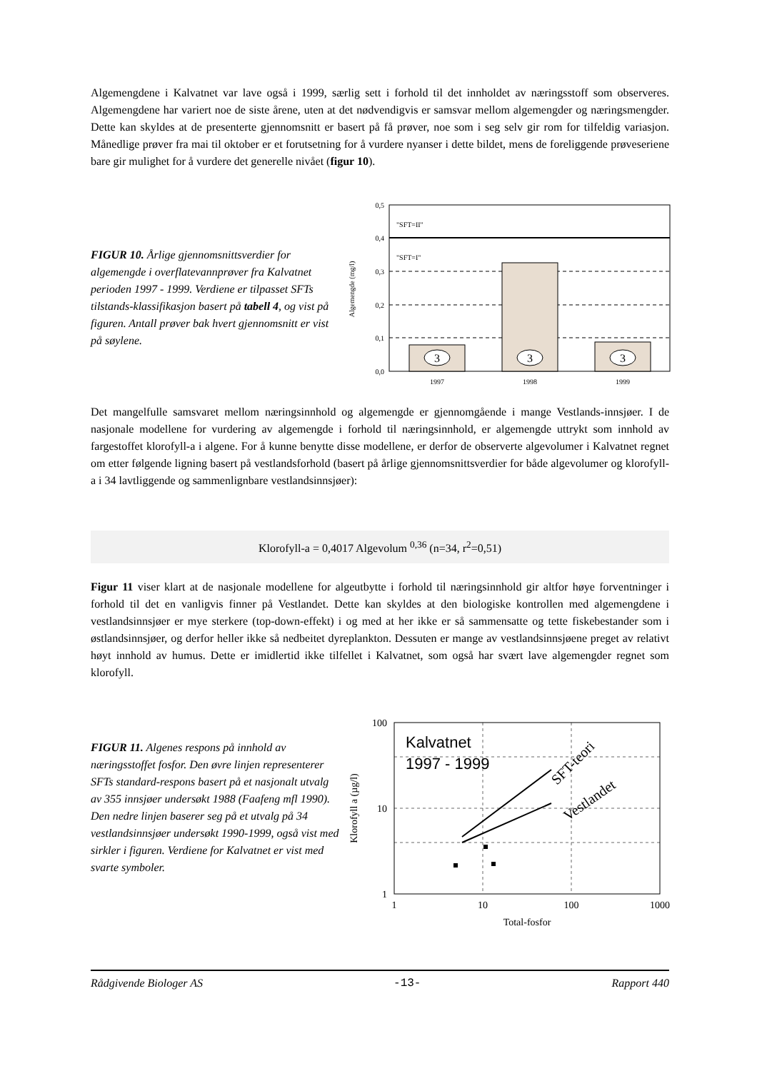Algemengdene i Kalvatnet var lave også i 1999, særlig sett i forhold til det innholdet av næringsstoff som observeres. Algemengdene har variert noe de siste årene, uten at det nødvendigvis er samsvar mellom algemengder og næringsmengder. Dette kan skyldes at de presenterte gjennomsnitt er basert på få prøver, noe som i seg selv gir rom for tilfeldig variasjon. Månedlige prøver fra mai til oktober er et forutsetning for å vurdere nyanser i dette bildet, mens de foreliggende prøveseriene bare gir mulighet for å vurdere det generelle nivået (figur 10).
FIGUR 10. Årlige gjennomsnittsverdier for algemengde i overflatevannprøver fra Kalvatnet perioden 1997 - 1999. Verdiene er tilpasset SFTs tilstands-klassifikasjon basert på tabell 4, og vist på figuren. Antall prøver bak hvert gjennomsnitt er vist på søylene.
3
3
3
"SFT=II"
"SFT=I"
0,5
0,4
0,3
0,2
0,1
0,0
1997
1998
1999
Algemengde (mg/l)
Det mangelfulle samsvaret mellom næringsinnhold og algemengde er gjennomgående i mange Vestlands-innsjøer. I de nasjonale modellene for vurdering av algemengde i forhold til næringsinnhold, er algemengde uttrykt som innhold av fargestoffet klorofyll-a i algene. For å kunne benytte disse modellene, er derfor de observerte algevolumer i Kalvatnet regnet om etter følgende ligning basert på vestlandsforhold (basert på årlige gjennomsnittsverdier for både algevolumer og klorofyll-a i 34 lavtliggende og sammenlignbare vestlandsinnsjøer):
Klorofyll-a = 0,4017 Algevolum <sup>0,36</sup> (n=34, r<sup>2</sup>=0,51)
Figur 11 viser klart at de nasjonale modellene for algeutbytte i forhold til næringsinnhold gir altfor høye forventninger i forhold til det en vanligvis finner på Vestlandet. Dette kan skyldes at den biologiske kontrollen med algemengdene i vestlandsinnsjøer er mye sterkere (top-down-effekt) i og med at her ikke er så sammensatte og tette fiskebestander som i østlandsinnsjøer, og derfor heller ikke så nedbeitet dyreplankton. Dessuten er mange av vestlandsinnsjøene preget av relativt høyt innhold av humus. Dette er imidlertid ikke tilfellet i Kalvatnet, som også har svært lave algemengder regnet som klorofyll.
FIGUR 11. Algenes respons på innhold av næringsstoffet fosfor. Den øvre linjen representerer SFTs standard-respons basert på et nasjonalt utvalg av 355 innsjøer undersøkt 1988 (Faafeng mfl 1990). Den nedre linjen baserer seg på et utvalg på 34 vestlandsinnsjøer undersøkt 1990-1999, også vist med sirkler i figuren. Verdiene for Kalvatnet er vist med svarte symboler.
Kalvatnet
1997 - 1999
SFT-teori
Vestlandet
100
10
1
1
10
100
1000
Total-fosfor
Klorofyll a (µg/l)
Rådgivende Biologer AS -13- Rapport 440